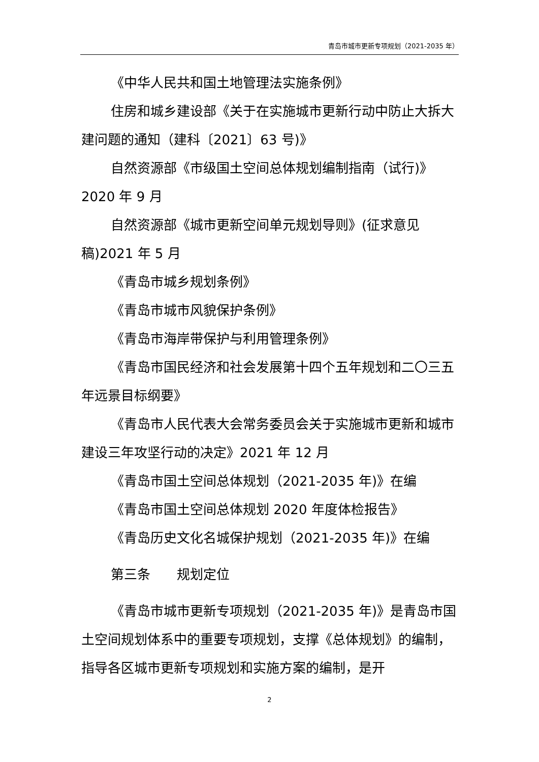青岛市城市更新专项规划（2021-2035 年）
《中华人民共和国土地管理法实施条例》
住房和城乡建设部《关于在实施城市更新行动中防止大拆大建问题的通知（建科〔2021〕63 号)》
自然资源部《市级国土空间总体规划编制指南（试行)》2020 年 9 月
自然资源部《城市更新空间单元规划导则》(征求意见稿)2021 年 5 月
《青岛市城乡规划条例》
《青岛市城市风貌保护条例》
《青岛市海岸带保护与利用管理条例》
《青岛市国民经济和社会发展第十四个五年规划和二〇三五年远景目标纲要》
《青岛市人民代表大会常务委员会关于实施城市更新和城市建设三年攻坚行动的决定》2021 年 12 月
《青岛市国土空间总体规划（2021-2035 年)》在编
《青岛市国土空间总体规划 2020 年度体检报告》
《青岛历史文化名城保护规划（2021-2035 年)》在编
第三条　　规划定位
《青岛市城市更新专项规划（2021-2035 年)》是青岛市国土空间规划体系中的重要专项规划，支撑《总体规划》的编制，指导各区城市更新专项规划和实施方案的编制，是开
2